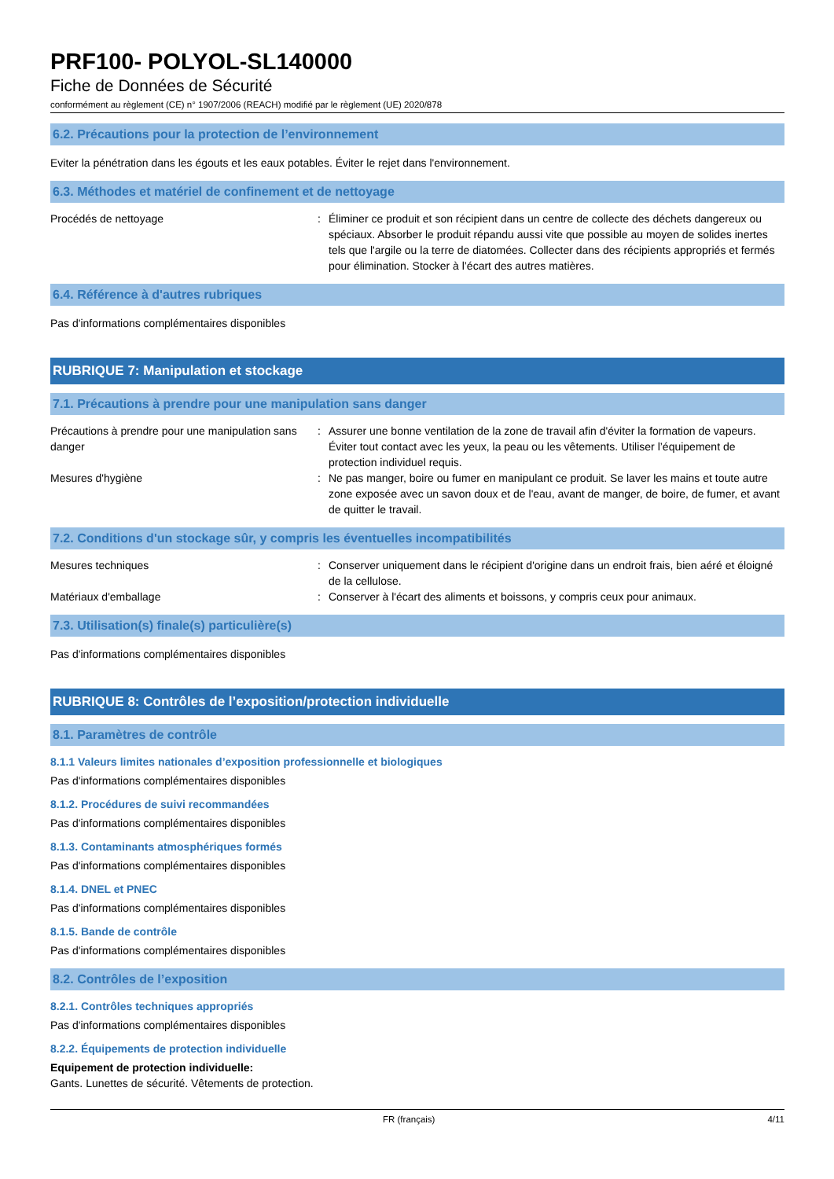PRF100- POLYOL-SL140000
Fiche de Données de Sécurité
conformément au règlement (CE) n° 1907/2006 (REACH) modifié par le règlement (UE) 2020/878
6.2. Précautions pour la protection de l’environnement
Eviter la pénétration dans les égouts et les eaux potables. Éviter le rejet dans l'environnement.
6.3. Méthodes et matériel de confinement et de nettoyage
Procédés de nettoyage : Éliminer ce produit et son récipient dans un centre de collecte des déchets dangereux ou spéciaux. Absorber le produit répandu aussi vite que possible au moyen de solides inertes tels que l'argile ou la terre de diatomées. Collecter dans des récipients appropriés et fermés pour élimination. Stocker à l’écart des autres matières.
6.4. Référence à d'autres rubriques
Pas d'informations complémentaires disponibles
RUBRIQUE 7: Manipulation et stockage
7.1. Précautions à prendre pour une manipulation sans danger
Précautions à prendre pour une manipulation sans danger
: Assurer une bonne ventilation de la zone de travail afin d'éviter la formation de vapeurs. Éviter tout contact avec les yeux, la peau ou les vêtements. Utiliser l’équipement de protection individuel requis.
Mesures d'hygiène : Ne pas manger, boire ou fumer en manipulant ce produit. Se laver les mains et toute autre zone exposée avec un savon doux et de l'eau, avant de manger, de boire, de fumer, et avant de quitter le travail.
7.2. Conditions d'un stockage sûr, y compris les éventuelles incompatibilités
Mesures techniques : Conserver uniquement dans le récipient d'origine dans un endroit frais, bien aéré et éloigné de la cellulose.
Matériaux d'emballage : Conserver à l'écart des aliments et boissons, y compris ceux pour animaux.
7.3. Utilisation(s) finale(s) particulière(s)
Pas d'informations complémentaires disponibles
RUBRIQUE 8: Contrôles de l’exposition/protection individuelle
8.1. Paramètres de contrôle
8.1.1 Valeurs limites nationales d’exposition professionnelle et biologiques
Pas d'informations complémentaires disponibles
8.1.2. Procédures de suivi recommandées
Pas d'informations complémentaires disponibles
8.1.3. Contaminants atmosphériques formés
Pas d'informations complémentaires disponibles
8.1.4. DNEL et PNEC
Pas d'informations complémentaires disponibles
8.1.5. Bande de contrôle
Pas d'informations complémentaires disponibles
8.2. Contrôles de l’exposition
8.2.1. Contrôles techniques appropriés
Pas d'informations complémentaires disponibles
8.2.2. Équipements de protection individuelle
Equipement de protection individuelle:
Gants. Lunettes de sécurité. Vêtements de protection.
FR (français) 4/11